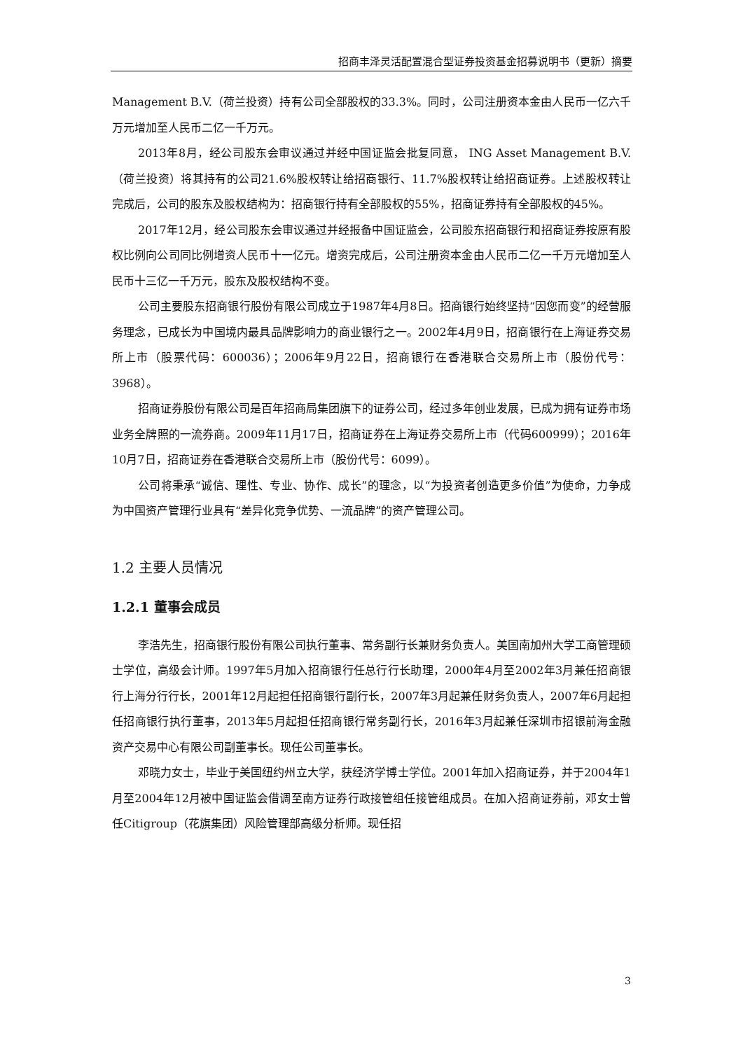招商丰泽灵活配置混合型证券投资基金招募说明书（更新）摘要
Management B.V.（荷兰投资）持有公司全部股权的33.3%。同时，公司注册资本金由人民币一亿六千万元增加至人民币二亿一千万元。
2013年8月，经公司股东会审议通过并经中国证监会批复同意， ING Asset Management B.V.（荷兰投资）将其持有的公司21.6%股权转让给招商银行、11.7%股权转让给招商证券。上述股权转让完成后，公司的股东及股权结构为：招商银行持有全部股权的55%，招商证券持有全部股权的45%。
2017年12月，经公司股东会审议通过并经报备中国证监会，公司股东招商银行和招商证券按原有股权比例向公司同比例增资人民币十一亿元。增资完成后，公司注册资本金由人民币二亿一千万元增加至人民币十三亿一千万元，股东及股权结构不变。
公司主要股东招商银行股份有限公司成立于1987年4月8日。招商银行始终坚持“因您而变”的经营服务理念，已成长为中国境内最具品牌影响力的商业银行之一。2002年4月9日，招商银行在上海证券交易所上市（股票代码：600036）；2006年9月22日，招商银行在香港联合交易所上市（股份代号：3968）。
招商证券股份有限公司是百年招商局集团旗下的证券公司，经过多年创业发展，已成为拥有证券市场业务全牌照的一流券商。2009年11月17日，招商证券在上海证券交易所上市（代码600999）；2016年10月7日，招商证券在香港联合交易所上市（股份代号：6099）。
公司将秉承“诚信、理性、专业、协作、成长”的理念，以“为投资者创造更多价值”为使命，力争成为中国资产管理行业具有“差异化竞争优势、一流品牌”的资产管理公司。
1.2 主要人员情况
1.2.1 董事会成员
李浩先生，招商银行股份有限公司执行董事、常务副行长兼财务负责人。美国南加州大学工商管理硕士学位，高级会计师。1997年5月加入招商银行任总行行长助理，2000年4月至2002年3月兼任招商银行上海分行行长，2001年12月起担任招商银行副行长，2007年3月起兼任财务负责人，2007年6月起担任招商银行执行董事，2013年5月起担任招商银行常务副行长，2016年3月起兼任深圳市招银前海金融资产交易中心有限公司副董事长。现任公司董事长。
邓晓力女士，毕业于美国纽约州立大学，获经济学博士学位。2001年加入招商证券，并于2004年1月至2004年12月被中国证监会借调至南方证券行政接管组任接管组成员。在加入招商证券前，邓女士曾任Citigroup（花旗集团）风险管理部高级分析师。现任招
3